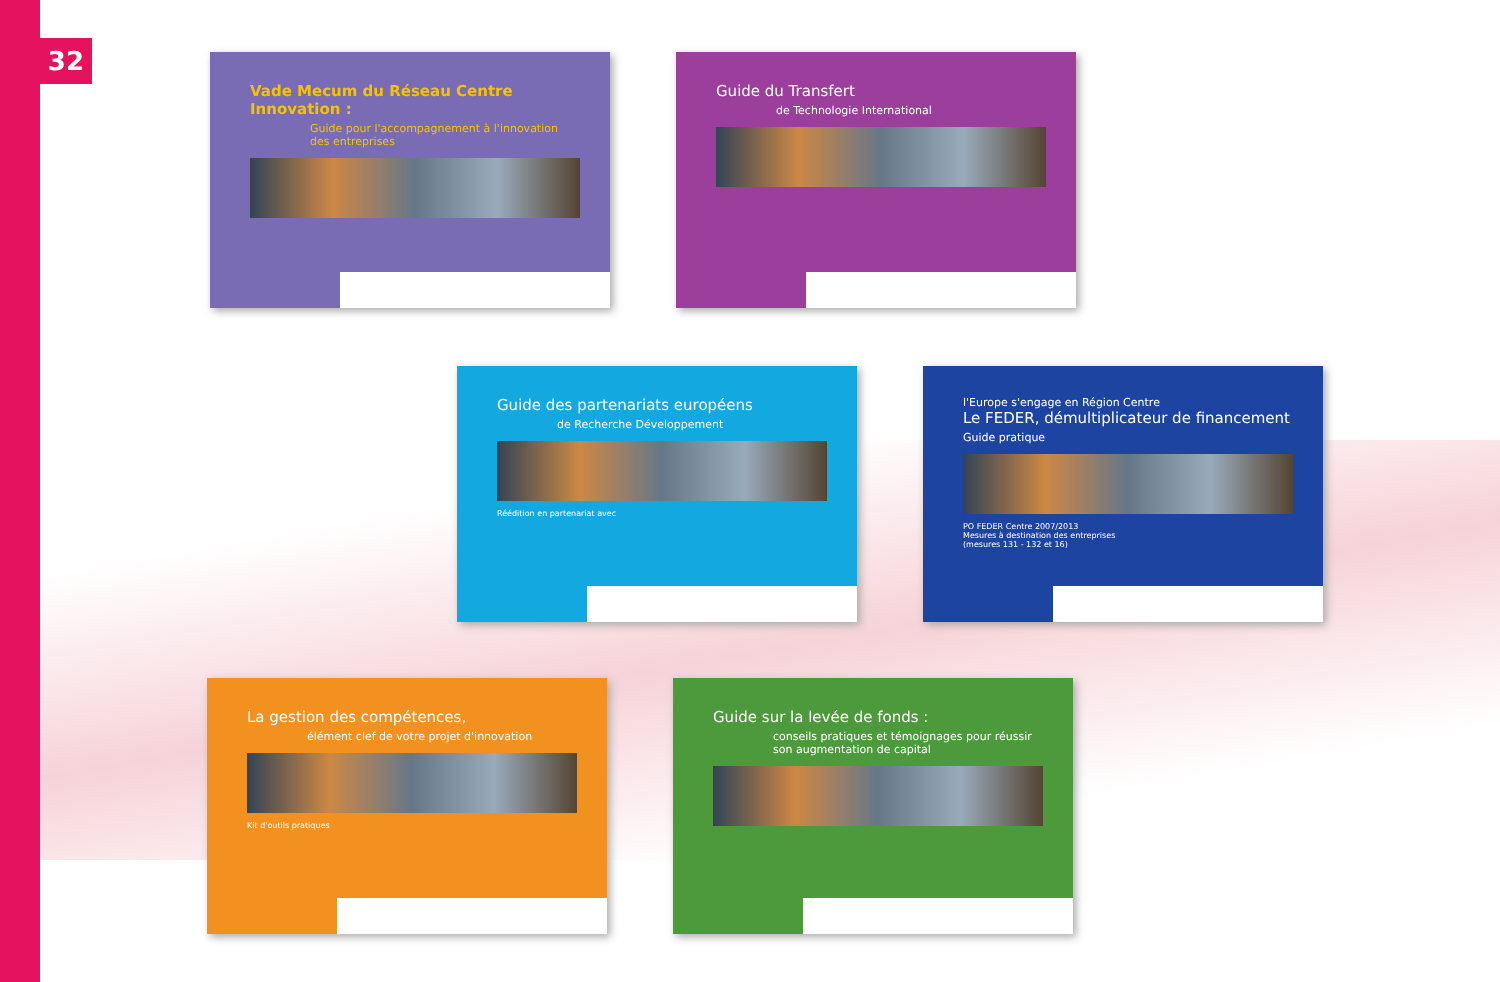32
Vade Mecum du Réseau Centre Innovation :
Guide pour l'accompagnement à l'innovation des entreprises
Guide du Transfert
de Technologie International
Guide des partenariats européens
de Recherche Développement
Réédition en partenariat avec
l'Europe s'engage en Région Centre
Le FEDER, démultiplicateur de financement
Guide pratique
PO FEDER Centre 2007/2013
Mesures à destination des entreprises
(mesures 131 - 132 et 16)
La gestion des compétences,
élément clef de votre projet d'innovation
Kit d'outils pratiques
Guide sur la levée de fonds :
conseils pratiques et témoignages pour réussir son augmentation de capital